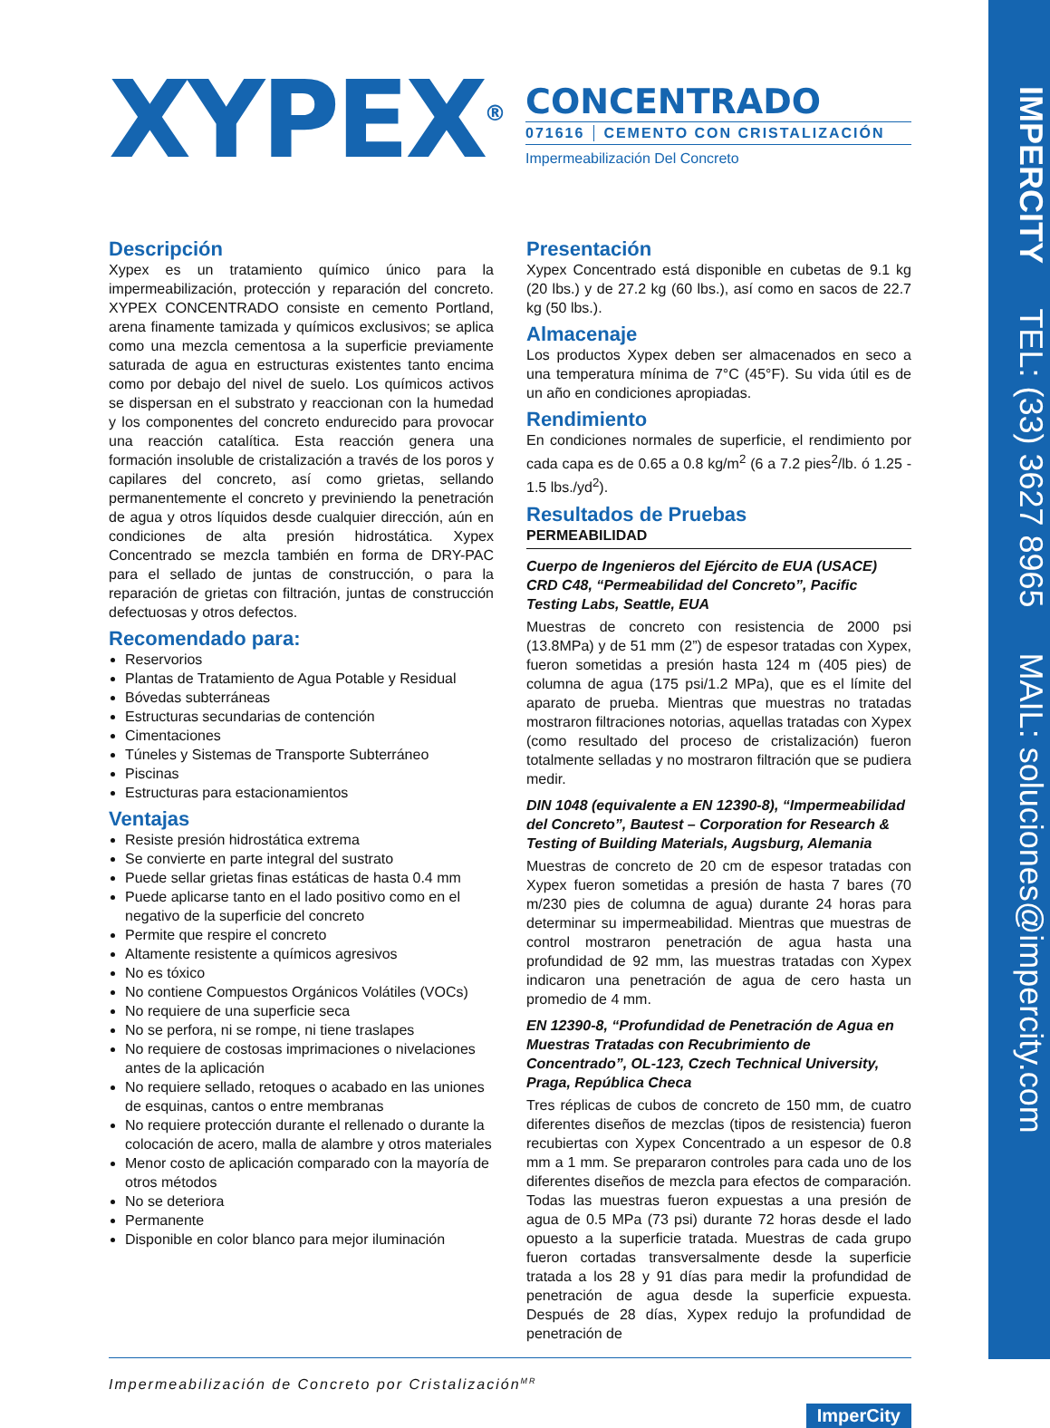IMPERCITY TEL: (33) 3627 8965 MAIL: soluciones@impercity.com
XYPEX<sup>®</sup>
CONCENTRADO
071616 CEMENTO CON CRISTALIZACIÓN
Impermeabilización Del Concreto
Descripción
Xypex es un tratamiento químico único para la impermeabilización, protección y reparación del concreto. XYPEX CONCENTRADO consiste en cemento Portland, arena finamente tamizada y químicos exclusivos; se aplica como una mezcla cementosa a la superficie previamente saturada de agua en estructuras existentes tanto encima como por debajo del nivel de suelo. Los químicos activos se dispersan en el substrato y reaccionan con la humedad y los componentes del concreto endurecido para provocar una reacción catalítica. Esta reacción genera una formación insoluble de cristalización a través de los poros y capilares del concreto, así como grietas, sellando permanentemente el concreto y previniendo la penetración de agua y otros líquidos desde cualquier dirección, aún en condiciones de alta presión hidrostática. Xypex Concentrado se mezcla también en forma de DRY-PAC para el sellado de juntas de construcción, o para la reparación de grietas con filtración, juntas de construcción defectuosas y otros defectos.
Recomendado para:
Reservorios
Plantas de Tratamiento de Agua Potable y Residual
Bóvedas subterráneas
Estructuras secundarias de contención
Cimentaciones
Túneles y Sistemas de Transporte Subterráneo
Piscinas
Estructuras para estacionamientos
Ventajas
Resiste presión hidrostática extrema
Se convierte en parte integral del sustrato
Puede sellar grietas finas estáticas de hasta 0.4 mm
Puede aplicarse tanto en el lado positivo como en el negativo de la superficie del concreto
Permite que respire el concreto
Altamente resistente a químicos agresivos
No es tóxico
No contiene Compuestos Orgánicos Volátiles (VOCs)
No requiere de una superficie seca
No se perfora, ni se rompe, ni tiene traslapes
No requiere de costosas imprimaciones o nivelaciones antes de la aplicación
No requiere sellado, retoques o acabado en las uniones de esquinas, cantos o entre membranas
No requiere protección durante el rellenado o durante la colocación de acero, malla de alambre y otros materiales
Menor costo de aplicación comparado con la mayoría de otros métodos
No se deteriora
Permanente
Disponible en color blanco para mejor iluminación
Presentación
Xypex Concentrado está disponible en cubetas de 9.1 kg (20 lbs.) y de 27.2 kg (60 lbs.), así como en sacos de 22.7 kg (50 lbs.).
Almacenaje
Los productos Xypex deben ser almacenados en seco a una temperatura mínima de 7°C (45°F). Su vida útil es de un año en condiciones apropiadas.
Rendimiento
En condiciones normales de superficie, el rendimiento por cada capa es de 0.65 a 0.8 kg/m<sup>2</sup> (6 a 7.2 pies<sup>2</sup>/lb. ó 1.25 - 1.5 lbs./yd<sup>2</sup>).
Resultados de Pruebas
PERMEABILIDAD
Cuerpo de Ingenieros del Ejército de EUA (USACE) CRD C48, “Permeabilidad del Concreto”, Pacific Testing Labs, Seattle, EUA
Muestras de concreto con resistencia de 2000 psi (13.8MPa) y de 51 mm (2”) de espesor tratadas con Xypex, fueron sometidas a presión hasta 124 m (405 pies) de columna de agua (175 psi/1.2 MPa), que es el límite del aparato de prueba. Mientras que muestras no tratadas mostraron filtraciones notorias, aquellas tratadas con Xypex (como resultado del proceso de cristalización) fueron totalmente selladas y no mostraron filtración que se pudiera medir.
DIN 1048 (equivalente a EN 12390-8), “Impermeabilidad del Concreto”, Bautest – Corporation for Research & Testing of Building Materials, Augsburg, Alemania
Muestras de concreto de 20 cm de espesor tratadas con Xypex fueron sometidas a presión de hasta 7 bares (70 m/230 pies de columna de agua) durante 24 horas para determinar su impermeabilidad. Mientras que muestras de control mostraron penetración de agua hasta una profundidad de 92 mm, las muestras tratadas con Xypex indicaron una penetración de agua de cero hasta un promedio de 4 mm.
EN 12390-8, “Profundidad de Penetración de Agua en Muestras Tratadas con Recubrimiento de Concentrado”, OL-123, Czech Technical University, Praga, República Checa
Tres réplicas de cubos de concreto de 150 mm, de cuatro diferentes diseños de mezclas (tipos de resistencia) fueron recubiertas con Xypex Concentrado a un espesor de 0.8 mm a 1 mm. Se prepararon controles para cada uno de los diferentes diseños de mezcla para efectos de comparación. Todas las muestras fueron expuestas a una presión de agua de 0.5 MPa (73 psi) durante 72 horas desde el lado opuesto a la superficie tratada. Muestras de cada grupo fueron cortadas transversalmente desde la superficie tratada a los 28 y 91 días para medir la profundidad de penetración de agua desde la superficie expuesta. Después de 28 días, Xypex redujo la profundidad de penetración de
Impermeabilización de Concreto por Cristalización<sup>MR</sup> ImperCity